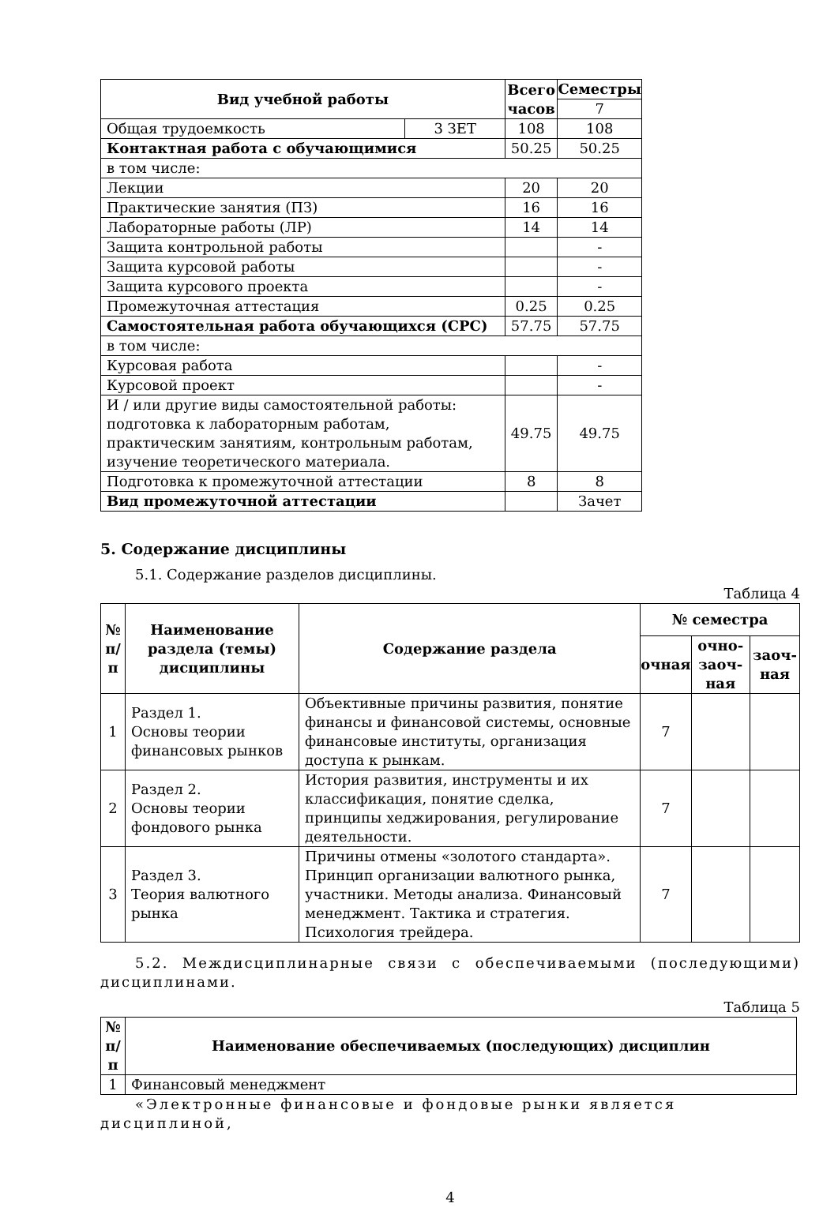| Вид учебной работы | | Всего часов | Семестры |
| --- | --- | --- | --- |
| | | | 7 |
| Общая трудоемкость | 3 ЗЕТ | 108 | 108 |
| Контактная работа с обучающимися | | 50.25 | 50.25 |
| в том числе: | | | |
| Лекции | | 20 | 20 |
| Практические занятия (ПЗ) | | 16 | 16 |
| Лабораторные работы (ЛР) | | 14 | 14 |
| Защита контрольной работы | | | - |
| Защита курсовой работы | | | - |
| Защита курсового проекта | | | - |
| Промежуточная аттестация | | 0.25 | 0.25 |
| Самостоятельная работа обучающихся (СРС) | | 57.75 | 57.75 |
| в том числе: | | | |
| Курсовая работа | | | - |
| Курсовой проект | | | - |
| И / или другие виды самостоятельной работы: подготовка к лабораторным работам, практическим занятиям, контрольным работам, изучение теоретического материала. | | 49.75 | 49.75 |
| Подготовка к промежуточной аттестации | | 8 | 8 |
| Вид промежуточной аттестации | | | Зачет |
5. Содержание дисциплины
5.1. Содержание разделов дисциплины.
Таблица 4
| № п/п | Наименование раздела (темы) дисциплины | Содержание раздела | № семестра | | |
| --- | --- | --- | --- | --- | --- |
| | | | очная | очно-заоч-ная | заоч-ная |
| 1 | Раздел 1. Основы теории финансовых рынков | Объективные причины развития, понятие финансы и финансовой системы, основные финансовые институты, организация доступа к рынкам. | 7 | | |
| 2 | Раздел 2. Основы теории фондового рынка | История развития, инструменты и их классификация, понятие сделка, принципы хеджирования, регулирование деятельности. | 7 | | |
| 3 | Раздел 3. Теория валютного рынка | Причины отмены «золотого стандарта». Принцип организации валютного рынка, участники. Методы анализа. Финансовый менеджмент. Тактика и стратегия. Психология трейдера. | 7 | | |
5.2. Междисциплинарные связи с обеспечиваемыми (последующими) дисциплинами.
Таблица 5
| № п/п | Наименование обеспечиваемых (последующих) дисциплин |
| --- | --- |
| 1 | Финансовый менеджмент |
«Электронные финансовые и фондовые рынки является дисциплиной,
4